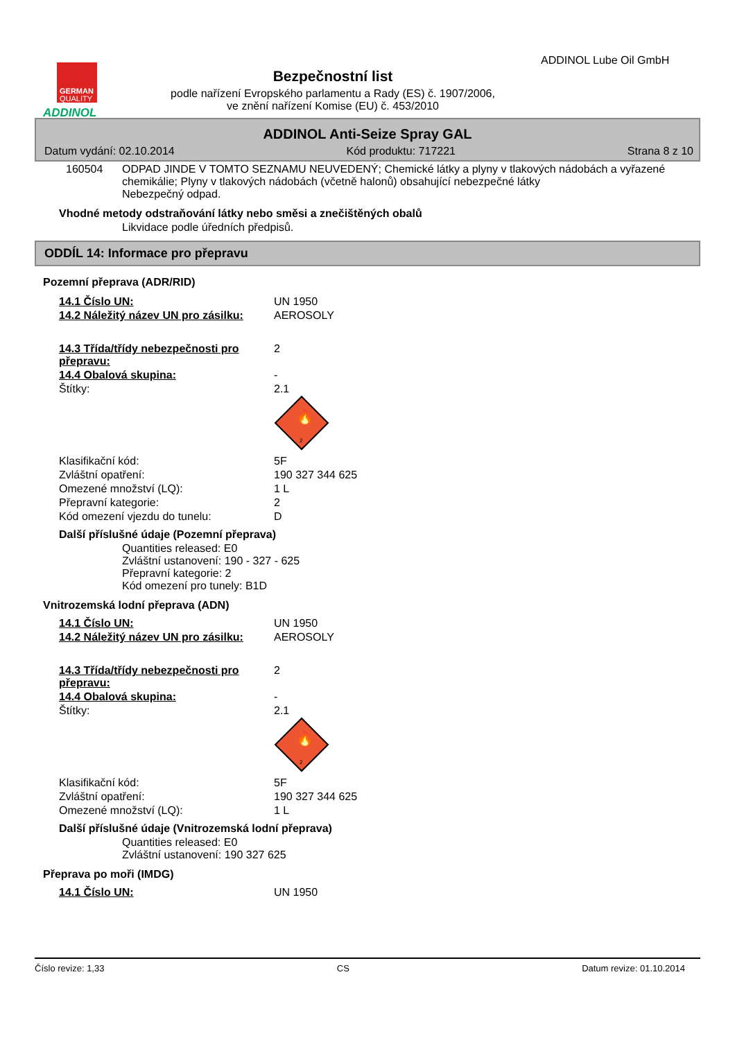GERMAN
QUALITY
ADDINOL
Bezpečnostní list
podle nařízení Evropského parlamentu a Rady (ES) č. 1907/2006,
ve znění nařízení Komise (EU) č. 453/2010
ADDINOL Lube Oil GmbH
ADDINOL Anti-Seize Spray GAL
Datum vydání: 02.10.2014 Kód produktu: 717221 Strana 8 z 10
160504 ODPAD JINDE V TOMTO SEZNAMU NEUVEDENÝ; Chemické látky a plyny v tlakových nádobách a vyřazené chemikálie; Plyny v tlakových nádobách (včetně halonů) obsahující nebezpečné látky
Nebezpečný odpad.
Vhodné metody odstraňování látky nebo směsi a znečištěných obalů
Likvidace podle úředních předpisů.
ODDÍL 14: Informace pro přepravu
Pozemní přeprava (ADR/RID)
14.1 Číslo UN: UN 1950
14.2 Náležitý název UN pro zásilku:
AEROSOLY
14.3 Třída/třídy nebezpečnosti pro přepravu:
2
14.4 Obalová skupina: -
Štítky: 2.1
2
🔥
Klasifikační kód: 5F
Zvláštní opatření: 190 327 344 625
Omezené množství (LQ): 1 L
Přepravní kategorie: 2
Kód omezení vjezdu do tunelu: D
Další příslušné údaje (Pozemní přeprava)
Quantities released: E0
Zvláštní ustanovení: 190 - 327 - 625
Přepravní kategorie: 2
Kód omezení pro tunely: B1D
Vnitrozemská lodní přeprava (ADN)
14.1 Číslo UN: UN 1950
14.2 Náležitý název UN pro zásilku:
AEROSOLY
14.3 Třída/třídy nebezpečnosti pro přepravu:
2
14.4 Obalová skupina: -
Štítky: 2.1
2
🔥
Klasifikační kód: 5F
Zvláštní opatření: 190 327 344 625
Omezené množství (LQ): 1 L
Další příslušné údaje (Vnitrozemská lodní přeprava)
Quantities released: E0
Zvláštní ustanovení: 190 327 625
Přeprava po moři (IMDG)
14.1 Číslo UN: UN 1950
Číslo revize: 1,33 CS Datum revize: 01.10.2014